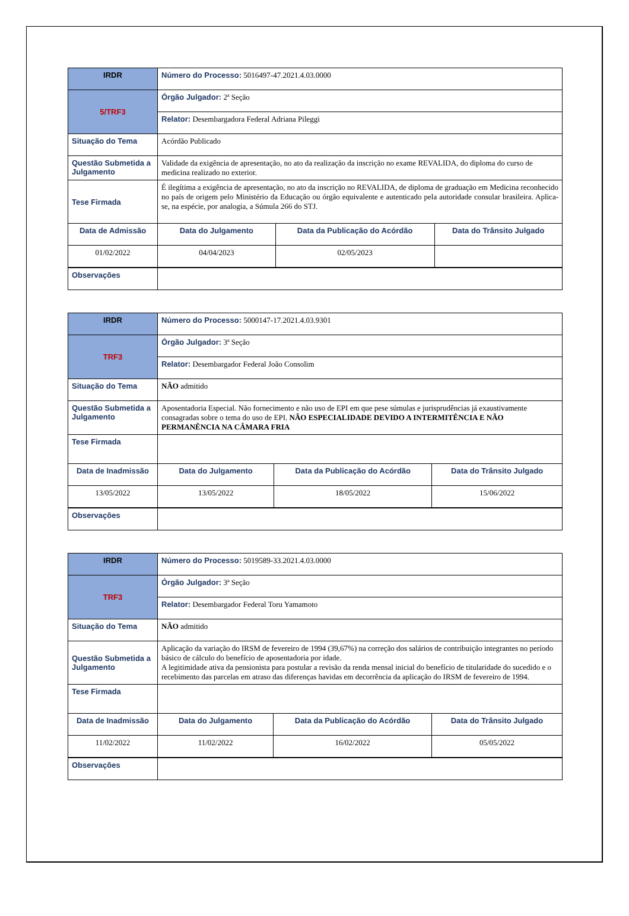| IRDR | Número do Processo: 5016497-47.2021.4.03.0000 | | |
| 5/TRF3 | Órgão Julgador: 2ª Seção | | |
| | Relator: Desembargadora Federal Adriana Pileggi | | |
| Situação do Tema | Acórdão Publicado | | |
| Questão Submetida a Julgamento | Validade da exigência de apresentação, no ato da realização da inscrição no exame REVALIDA, do diploma do curso de medicina realizado no exterior. | | |
| Tese Firmada | É ilegítima a exigência de apresentação, no ato da inscrição no REVALIDA, de diploma de graduação em Medicina reconhecido no país de origem pelo Ministério da Educação ou órgão equivalente e autenticado pela autoridade consular brasileira. Aplica-se, na espécie, por analogia, a Súmula 266 do STJ. | | |
| Data de Admissão | Data do Julgamento | Data da Publicação do Acórdão | Data do Trânsito Julgado |
| 01/02/2022 | 04/04/2023 | 02/05/2023 | |
| Observações | | | |
| IRDR | Número do Processo: 5000147-17.2021.4.03.9301 | | |
| TRF3 | Órgão Julgador: 3ª Seção | | |
| | Relator: Desembargador Federal João Consolim | | |
| Situação do Tema | NÃO admitido | | |
| Questão Submetida a Julgamento | Aposentadoria Especial. Não fornecimento e não uso de EPI em que pese súmulas e jurisprudências já exaustivamente consagradas sobre o tema do uso de EPI. NÃO ESPECIALIDADE DEVIDO A INTERMITÊNCIA E NÃO PERMANÊNCIA NA CÂMARA FRIA | | |
| Tese Firmada | | | |
| Data de Inadmissão | Data do Julgamento | Data da Publicação do Acórdão | Data do Trânsito Julgado |
| 13/05/2022 | 13/05/2022 | 18/05/2022 | 15/06/2022 |
| Observações | | | |
| IRDR | Número do Processo: 5019589-33.2021.4.03.0000 | | |
| TRF3 | Órgão Julgador: 3ª Seção | | |
| | Relator: Desembargador Federal Toru Yamamoto | | |
| Situação do Tema | NÃO admitido | | |
| Questão Submetida a Julgamento | Aplicação da variação do IRSM de fevereiro de 1994 (39,67%) na correção dos salários de contribuição integrantes no período básico de cálculo do benefício de aposentadoria por idade. A legitimidade ativa da pensionista para postular a revisão da renda mensal inicial do benefício de titularidade do sucedido e o recebimento das parcelas em atraso das diferenças havidas em decorrência da aplicação do IRSM de fevereiro de 1994. | | |
| Tese Firmada | | | |
| Data de Inadmissão | Data do Julgamento | Data da Publicação do Acórdão | Data do Trânsito Julgado |
| 11/02/2022 | 11/02/2022 | 16/02/2022 | 05/05/2022 |
| Observações | | | |